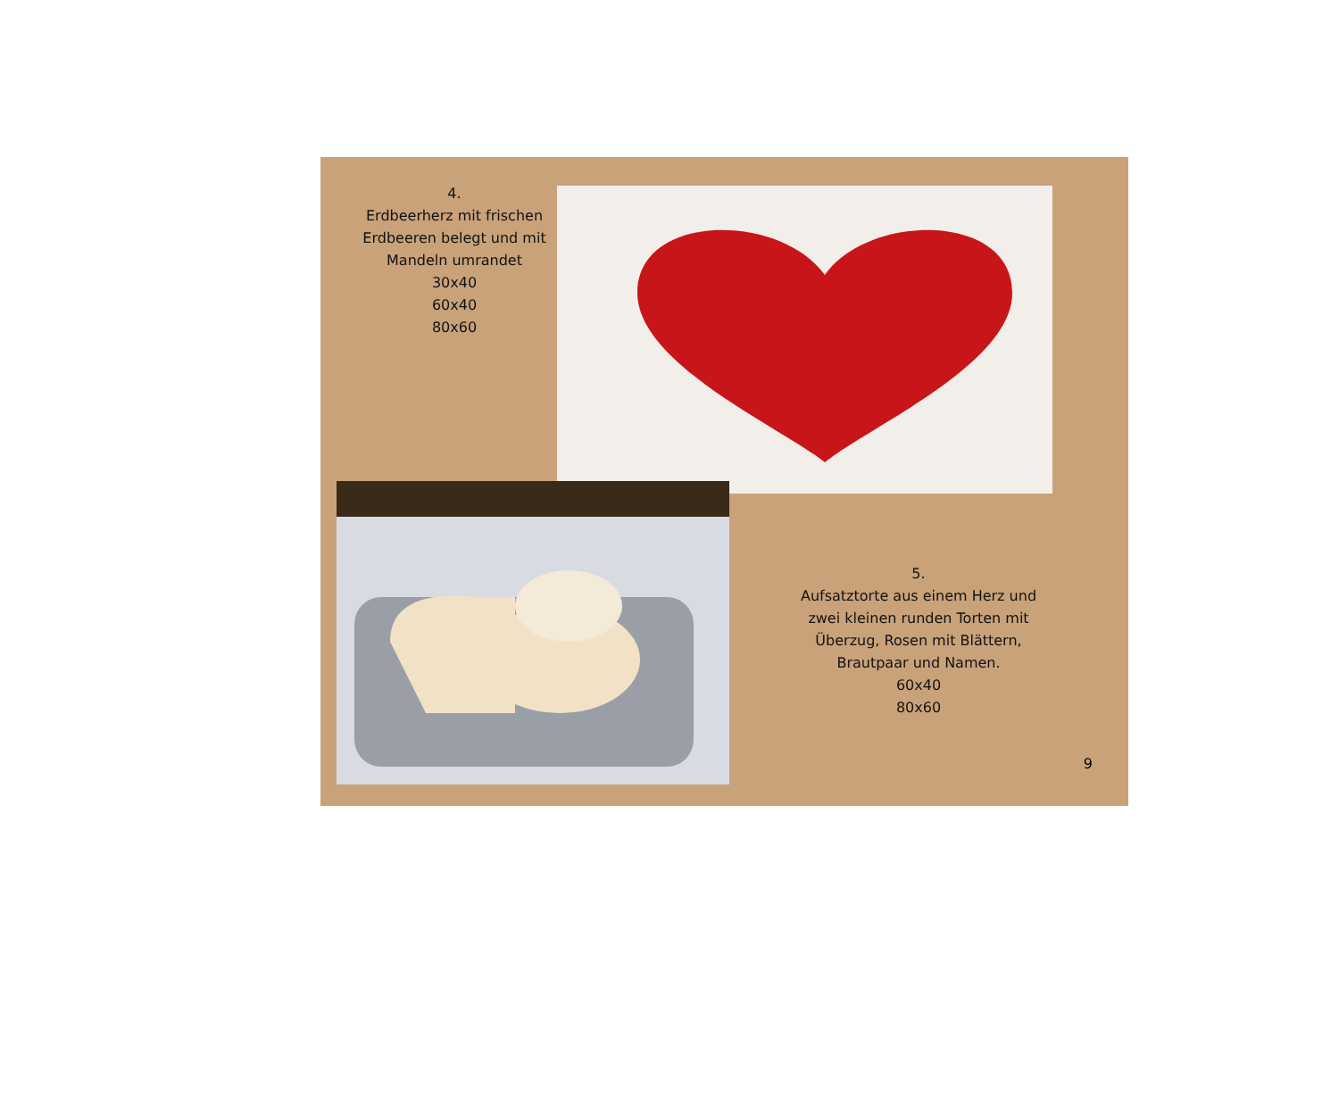4.
Erdbeerherz mit frischen
Erdbeeren belegt und mit
Mandeln umrandet
30x40
60x40
80x60
5.
Aufsatztorte aus einem Herz und
zwei kleinen runden Torten mit
Überzug, Rosen mit Blättern,
Brautpaar und Namen.
60x40
80x60
9